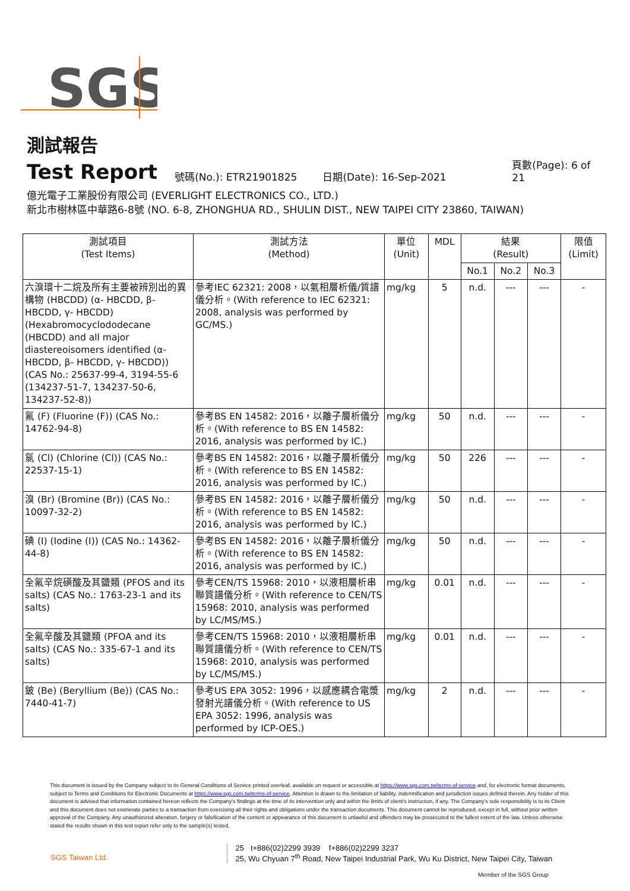SGS
測試報告
Test Report 號碼(No.): ETR21901825 日期(Date): 16-Sep-2021 頁數(Page): 6 of 21
億光電子工業股份有限公司 (EVERLIGHT ELECTRONICS CO., LTD.)
新北市樹林區中華路6-8號 (NO. 6-8, ZHONGHUA RD., SHULIN DIST., NEW TAIPEI CITY 23860, TAIWAN)
| 測試項目 (Test Items) | 測試方法 (Method) | 單位 (Unit) | MDL | 結果 (Result) | | | 限值 (Limit) |
| --- | --- | --- | --- | --- | --- | --- | --- |
| | | | | No.1 | No.2 | No.3 | |
| 六溴環十二烷及所有主要被辨別出的異構物 (HBCDD) (α- HBCDD, β- HBCDD, γ- HBCDD) (Hexabromocyclododecane (HBCDD) and all major diastereoisomers identified (α- HBCDD, β- HBCDD, γ- HBCDD)) (CAS No.: 25637-99-4, 3194-55-6 (134237-51-7, 134237-50-6, 134237-52-8)) | 參考IEC 62321: 2008，以氣相層析儀/質譜儀分析。(With reference to IEC 62321: 2008, analysis was performed by GC/MS.) | mg/kg | 5 | n.d. | --- | --- | - |
| 氟 (F) (Fluorine (F)) (CAS No.: 14762-94-8) | 參考BS EN 14582: 2016，以離子層析儀分析。(With reference to BS EN 14582: 2016, analysis was performed by IC.) | mg/kg | 50 | n.d. | --- | --- | - |
| 氯 (Cl) (Chlorine (Cl)) (CAS No.: 22537-15-1) | 參考BS EN 14582: 2016，以離子層析儀分析。(With reference to BS EN 14582: 2016, analysis was performed by IC.) | mg/kg | 50 | 226 | --- | --- | - |
| 溴 (Br) (Bromine (Br)) (CAS No.: 10097-32-2) | 參考BS EN 14582: 2016，以離子層析儀分析。(With reference to BS EN 14582: 2016, analysis was performed by IC.) | mg/kg | 50 | n.d. | --- | --- | - |
| 碘 (I) (Iodine (I)) (CAS No.: 14362-44-8) | 參考BS EN 14582: 2016，以離子層析儀分析。(With reference to BS EN 14582: 2016, analysis was performed by IC.) | mg/kg | 50 | n.d. | --- | --- | - |
| 全氟辛烷磺酸及其鹽類 (PFOS and its salts) (CAS No.: 1763-23-1 and its salts) | 參考CEN/TS 15968: 2010，以液相層析串聯質譜儀分析。(With reference to CEN/TS 15968: 2010, analysis was performed by LC/MS/MS.) | mg/kg | 0.01 | n.d. | --- | --- | - |
| 全氟辛酸及其鹽類 (PFOA and its salts) (CAS No.: 335-67-1 and its salts) | 參考CEN/TS 15968: 2010，以液相層析串聯質譜儀分析。(With reference to CEN/TS 15968: 2010, analysis was performed by LC/MS/MS.) | mg/kg | 0.01 | n.d. | --- | --- | - |
| 鈹 (Be) (Beryllium (Be)) (CAS No.: 7440-41-7) | 參考US EPA 3052: 1996，以感應耦合電漿發射光譜儀分析。(With reference to US EPA 3052: 1996, analysis was performed by ICP-OES.) | mg/kg | 2 | n.d. | --- | --- | - |
This document is issued by the Company subject to its General Conditions of Service printed overleaf, available on request or accessible at https://www.sgs.com.tw/terms-of-service and, for electronic format documents, subject to Terms and Conditions for Electronic Documents at https://www.sgs.com.tw/terms-of-service. Attention is drawn to the limitation of liability, indemnification and jurisdiction issues defined therein. Any holder of this document is advised that information contained hereon reflects the Company's findings at the time of its intervention only and within the limits of client's instruction, if any. The Company's sole responsibility is to its Client and this document does not exonerate parties to a transaction from exercising all their rights and obligations under the transaction documents. This document cannot be reproduced, except in full, without prior written approval of the Company. Any unauthorized alteration, forgery or falsification of the content or appearance of this document is unlawful and offenders may be prosecuted to the fullest extent of the law. Unless otherwise stated the results shown in this test report refer only to the sample(s) tested.
SGS Taiwan Ltd. 25 t+886(02)2299 3939 f+886(02)2299 3237
25, Wu Chyuan 7<sup>th</sup> Road, New Taipei Industrial Park, Wu Ku District, New Taipei City, Taiwan
Member of the SGS Group